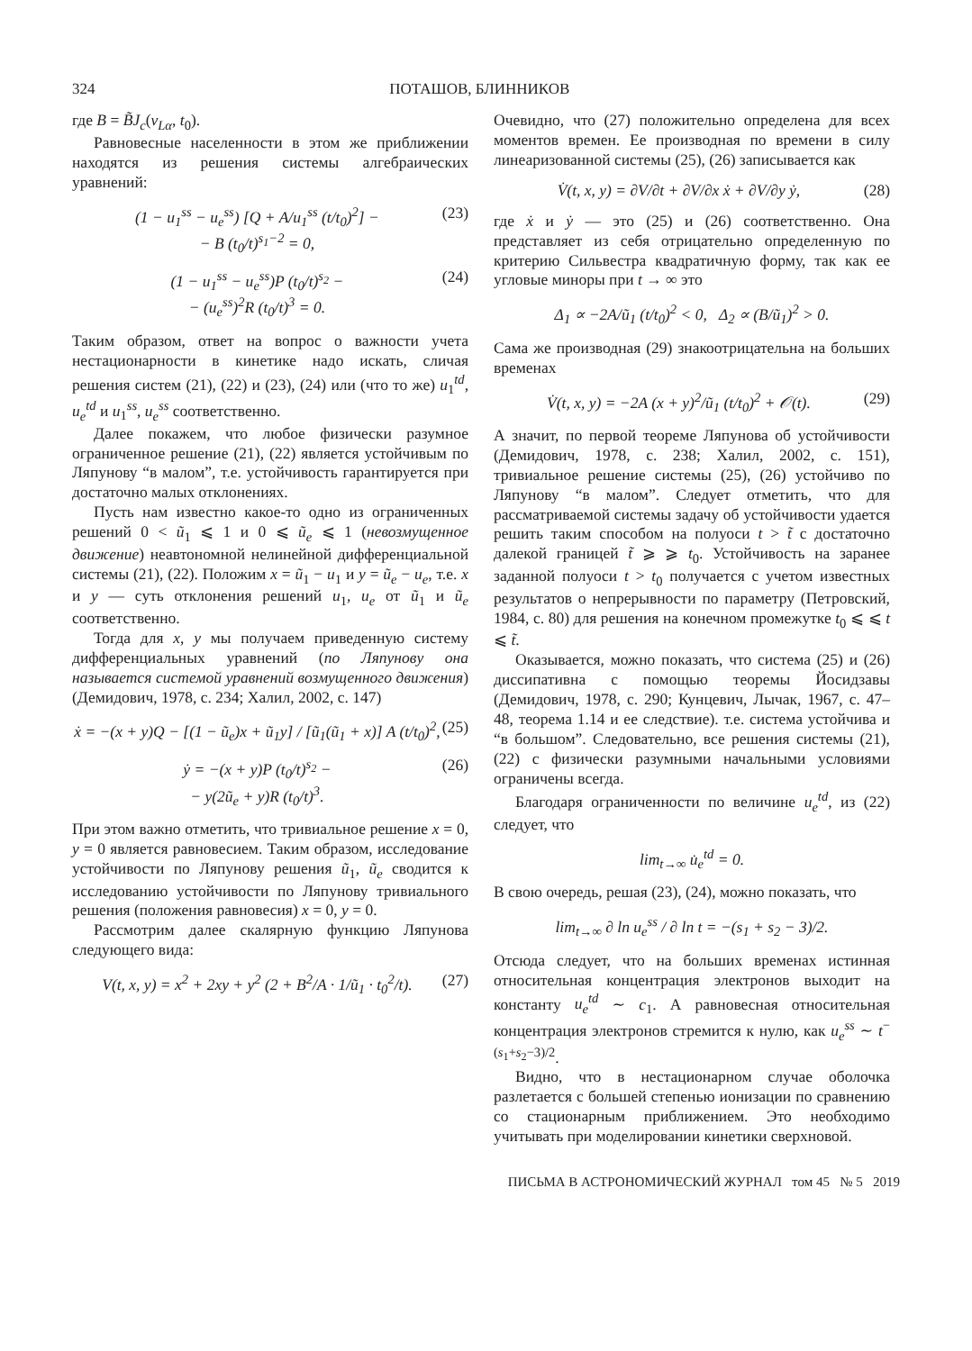324 ПОТАШОВ, БЛИННИКОВ
где B = B̃J<sub>c</sub>(ν<sub>Lα</sub>, t<sub>0</sub>).
Равновесные населенности в этом же приближении находятся из решения системы алгебраических уравнений:
(1 − u<sub>1</sub><sup>ss</sup> − u<sub>e</sub><sup>ss</sup>) [Q + A/u<sub>1</sub><sup>ss</sup> (t/t<sub>0</sub>)<sup>2</sup>] −
− B (t<sub>0</sub>/t)<sup>s<sub>1</sub>−2</sup> = 0, (23)
(1 − u<sub>1</sub><sup>ss</sup> − u<sub>e</sub><sup>ss</sup>)P (t<sub>0</sub>/t)<sup>s<sub>2</sub></sup> −
− (u<sub>e</sub><sup>ss</sup>)<sup>2</sup>R (t<sub>0</sub>/t)<sup>3</sup> = 0. (24)
Таким образом, ответ на вопрос о важности учета нестационарности в кинетике надо искать, сличая решения систем (21), (22) и (23), (24) или (что то же) u<sub>1</sub><sup>td</sup>, u<sub>e</sub><sup>td</sup> и u<sub>1</sub><sup>ss</sup>, u<sub>e</sub><sup>ss</sup> соответственно.
Далее покажем, что любое физически разумное ограниченное решение (21), (22) является устойчивым по Ляпунову “в малом”, т.е. устойчивость гарантируется при достаточно малых отклонениях.
Пусть нам известно какое-то одно из ограниченных решений 0 < ũ<sub>1</sub> ⩽ 1 и 0 ⩽ ũ<sub>e</sub> ⩽ 1 (невозмущенное движение) неавтономной нелинейной дифференциальной системы (21), (22). Положим x = ũ<sub>1</sub> − u<sub>1</sub> и y = ũ<sub>e</sub> − u<sub>e</sub>, т.е. x и y — суть отклонения решений u<sub>1</sub>, u<sub>e</sub> от ũ<sub>1</sub> и ũ<sub>e</sub> соответственно.
Тогда для x, y мы получаем приведенную систему дифференциальных уравнений (по Ляпунову она называется системой уравнений возмущенного движения) (Демидович, 1978, с. 234; Халил, 2002, с. 147)
ẋ = −(x + y)Q − [(1 − ũ<sub>e</sub>)x + ũ<sub>1</sub>y] / [ũ<sub>1</sub>(ũ<sub>1</sub> + x)] A (t/t<sub>0</sub>)<sup>2</sup>, (25)
ẏ = −(x + y)P (t<sub>0</sub>/t)<sup>s<sub>2</sub></sup> −
− y(2ũ<sub>e</sub> + y)R (t<sub>0</sub>/t)<sup>3</sup>. (26)
При этом важно отметить, что тривиальное решение x = 0, y = 0 является равновесием. Таким образом, исследование устойчивости по Ляпунову решения ũ<sub>1</sub>, ũ<sub>e</sub> сводится к исследованию устойчивости по Ляпунову тривиального решения (положения равновесия) x = 0, y = 0.
Рассмотрим далее скалярную функцию Ляпунова следующего вида:
V(t, x, y) = x<sup>2</sup> + 2xy + y<sup>2</sup> (2 + B<sup>2</sup>/A · 1/ũ<sub>1</sub> · t<sub>0</sub><sup>2</sup>/t). (27)
Очевидно, что (27) положительно определена для всех моментов времен. Ее производная по времени в силу линеаризованной системы (25), (26) записывается как
V̇(t, x, y) = ∂V/∂t + ∂V/∂x ẋ + ∂V/∂y ẏ, (28)
где ẋ и ẏ — это (25) и (26) соответственно. Она представляет из себя отрицательно определенную по критерию Сильвестра квадратичную форму, так как ее угловые миноры при t → ∞ это
Δ<sub>1</sub> ∝ −2A/ũ<sub>1</sub> (t/t<sub>0</sub>)<sup>2</sup> < 0, Δ<sub>2</sub> ∝ (B/ũ<sub>1</sub>)<sup>2</sup> > 0.
Сама же производная (29) знакоотрицательна на больших временах
V̇(t, x, y) = −2A (x + y)<sup>2</sup>/ũ<sub>1</sub> (t/t<sub>0</sub>)<sup>2</sup> + 𝒪(t). (29)
А значит, по первой теореме Ляпунова об устойчивости (Демидович, 1978, с. 238; Халил, 2002, с. 151), тривиальное решение системы (25), (26) устойчиво по Ляпунову “в малом”. Следует отметить, что для рассматриваемой системы задачу об устойчивости удается решить таким способом на полуоси t > t̃ с достаточно далекой границей t̃ ⩾ ⩾ t<sub>0</sub>. Устойчивость на заранее заданной полуоси t > t<sub>0</sub> получается с учетом известных результатов о непрерывности по параметру (Петровский, 1984, с. 80) для решения на конечном промежутке t<sub>0</sub> ⩽ ⩽ t ⩽ t̃.
Оказывается, можно показать, что система (25) и (26) диссипативна с помощью теоремы Йосидзавы (Демидович, 1978, с. 290; Кунцевич, Лычак, 1967, с. 47–48, теорема 1.14 и ее следствие). т.е. система устойчива и “в большом”. Следовательно, все решения системы (21), (22) с физически разумными начальными условиями ограничены всегда.
Благодаря ограниченности по величине u<sub>e</sub><sup>td</sup>, из (22) следует, что
lim<sub>t→∞</sub> u̇<sub>e</sub><sup>td</sup> = 0.
В свою очередь, решая (23), (24), можно показать, что
lim<sub>t→∞</sub> ∂ ln u<sub>e</sub><sup>ss</sup> / ∂ ln t = −(s<sub>1</sub> + s<sub>2</sub> − 3)/2.
Отсюда следует, что на больших временах истинная относительная концентрация электронов выходит на константу u<sub>e</sub><sup>td</sup> ∼ c<sub>1</sub>. А равновесная относительная концентрация электронов стремится к нулю, как u<sub>e</sub><sup>ss</sup> ∼ t<sup>−(s<sub>1</sub>+s<sub>2</sub>−3)/2</sup>.
Видно, что в нестационарном случае оболочка разлетается с большей степенью ионизации по сравнению со стационарным приближением. Это необходимо учитывать при моделировании кинетики сверхновой.
ПИСЬМА В АСТРОНОМИЧЕСКИЙ ЖУРНАЛ том 45 № 5 2019